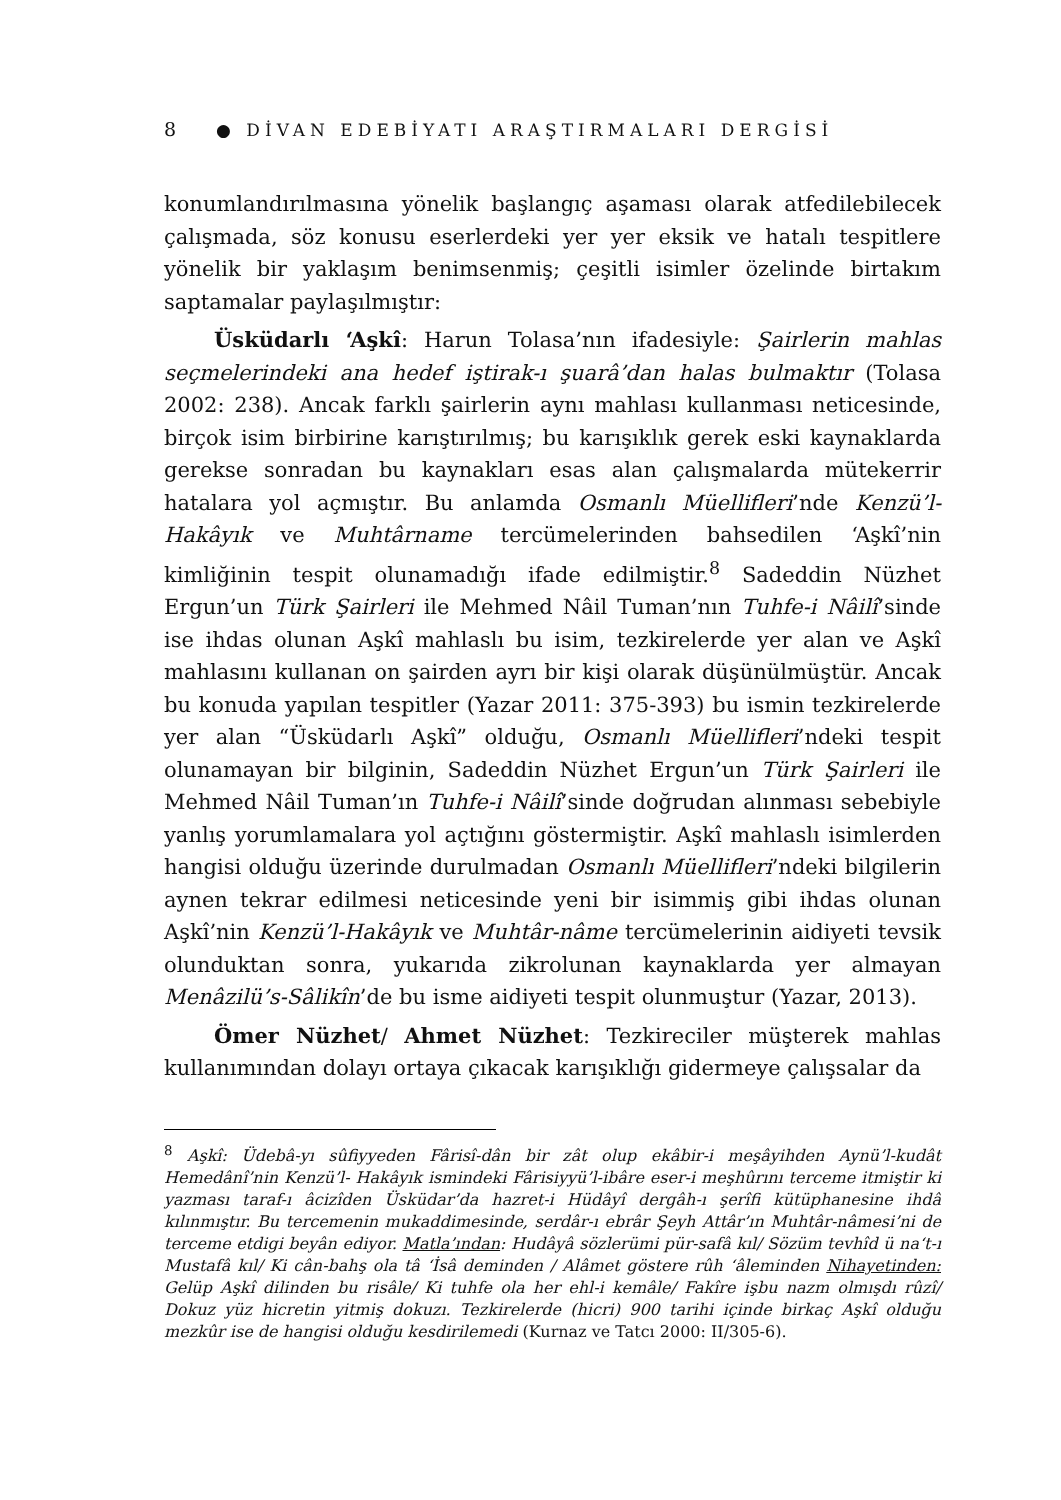8 ● DİVAN EDEBİYATI ARAŞTIRMALARI DERGİSİ
konumlandırılmasına yönelik başlangıç aşaması olarak atfedilebilecek çalışmada, söz konusu eserlerdeki yer yer eksik ve hatalı tespitlere yönelik bir yaklaşım benimsenmiş; çeşitli isimler özelinde birtakım saptamalar paylaşılmıştır:
Üsküdarlı ‘Aşkî: Harun Tolasa’nın ifadesiyle: Şairlerin mahlas seçmelerindeki ana hedef iştirak-ı şuarâ’dan halas bulmaktır (Tolasa 2002: 238). Ancak farklı şairlerin aynı mahlası kullanması neticesinde, birçok isim birbirine karıştırılmış; bu karışıklık gerek eski kaynaklarda gerekse sonradan bu kaynakları esas alan çalışmalarda mütekerrir hatalara yol açmıştır. Bu anlamda Osmanlı Müellifleri’nde Kenzü’l-Hakâyık ve Muhtârname tercümelerinden bahsedilen ‘Aşkî’nin kimliğinin tespit olunamadığı ifade edilmiştir.<sup>8</sup> Sadeddin Nüzhet Ergun’un Türk Şairleri ile Mehmed Nâil Tuman’nın Tuhfe-i Nâilî’sinde ise ihdas olunan Aşkî mahlaslı bu isim, tezkirelerde yer alan ve Aşkî mahlasını kullanan on şairden ayrı bir kişi olarak düşünülmüştür. Ancak bu konuda yapılan tespitler (Yazar 2011: 375-393) bu ismin tezkirelerde yer alan “Üsküdarlı Aşkî” olduğu, Osmanlı Müellifleri’ndeki tespit olunamayan bir bilginin, Sadeddin Nüzhet Ergun’un Türk Şairleri ile Mehmed Nâil Tuman’ın Tuhfe-i Nâilî’sinde doğrudan alınması sebebiyle yanlış yorumlamalara yol açtığını göstermiştir. Aşkî mahlaslı isimlerden hangisi olduğu üzerinde durulmadan Osmanlı Müellifleri’ndeki bilgilerin aynen tekrar edilmesi neticesinde yeni bir isimmiş gibi ihdas olunan Aşkî’nin Kenzü’l-Hakâyık ve Muhtâr-nâme tercümelerinin aidiyeti tevsik olunduktan sonra, yukarıda zikrolunan kaynaklarda yer almayan Menâzilü’s-Sâlikîn’de bu isme aidiyeti tespit olunmuştur (Yazar, 2013).
Ömer Nüzhet/ Ahmet Nüzhet: Tezkireciler müşterek mahlas kullanımından dolayı ortaya çıkacak karışıklığı gidermeye çalışsalar da
<sup>8</sup> Aşkî: Üdebâ-yı sûfiyyeden Fârisî-dân bir zât olup ekâbir-i meşâyihden Aynü’l-kudât Hemedânî’nin Kenzü’l- Hakâyık ismindeki Fârisiyyü’l-ibâre eser-i meşhûrını terceme itmiştir ki yazması taraf-ı âcizîden Üsküdar’da hazret-i Hüdâyî dergâh-ı şerîfi kütüphanesine ihdâ kılınmıştır. Bu tercemenin mukaddimesinde, serdâr-ı ebrâr Şeyh Attâr’ın Muhtâr-nâmesi’ni de terceme etdigi beyân ediyor. Matla’ından: Hudâyâ sözlerümi pür-safâ kıl/ Sözüm tevhîd ü na‘t-ı Mustafâ kıl/ Ki cân-bahş ola tâ ‘İsâ deminden / Alâmet göstere rûh ‘âleminden Nihayetinden: Gelüp Aşkî dilinden bu risâle/ Ki tuhfe ola her ehl-i kemâle/ Fakîre işbu nazm olmışdı rûzî/ Dokuz yüz hicretin yitmiş dokuzı. Tezkirelerde (hicri) 900 tarihi içinde birkaç Aşkî olduğu mezkûr ise de hangisi olduğu kesdirilemedi (Kurnaz ve Tatcı 2000: II/305-6).